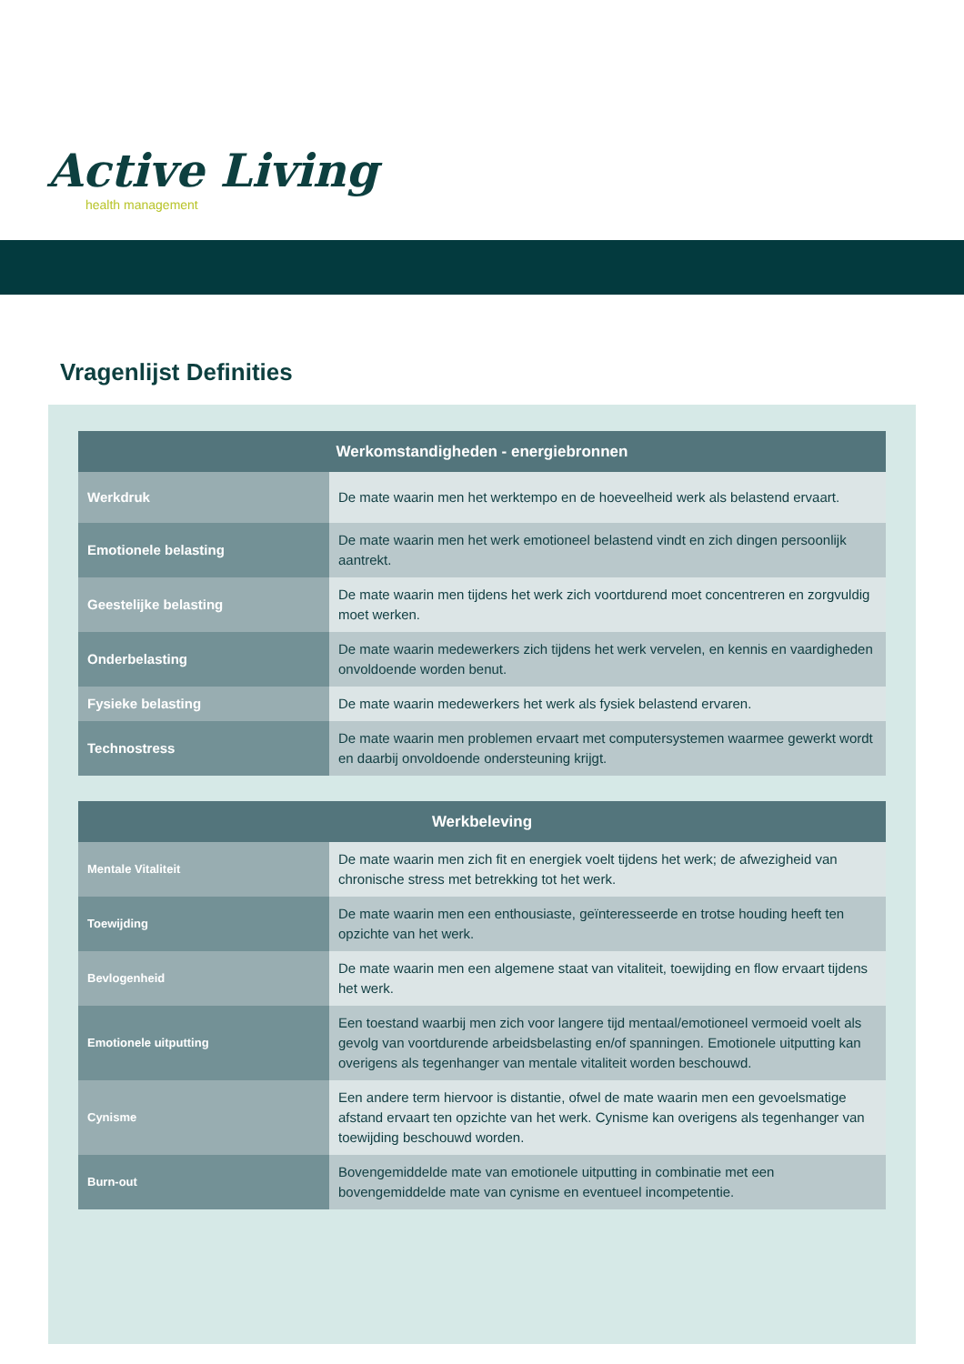Active Living
health management
Vragenlijst Definities
| Werkomstandigheden - energiebronnen | |
| --- | --- |
| Werkdruk | De mate waarin men het werktempo en de hoeveelheid werk als belastend ervaart. |
| Emotionele belasting | De mate waarin men het werk emotioneel belastend vindt en zich dingen persoonlijk aantrekt. |
| Geestelijke belasting | De mate waarin men tijdens het werk zich voortdurend moet concentreren en zorgvuldig moet werken. |
| Onderbelasting | De mate waarin medewerkers zich tijdens het werk vervelen, en kennis en vaardigheden onvoldoende worden benut. |
| Fysieke belasting | De mate waarin medewerkers het werk als fysiek belastend ervaren. |
| Technostress | De mate waarin men problemen ervaart met computersystemen waarmee gewerkt wordt en daarbij onvoldoende ondersteuning krijgt. |
| Werkbeleving | |
| --- | --- |
| Mentale Vitaliteit | De mate waarin men zich fit en energiek voelt tijdens het werk; de afwezigheid van chronische stress met betrekking tot het werk. |
| Toewijding | De mate waarin men een enthousiaste, geïnteresseerde en trotse houding heeft ten opzichte van het werk. |
| Bevlogenheid | De mate waarin men een algemene staat van vitaliteit, toewijding en flow ervaart tijdens het werk. |
| Emotionele uitputting | Een toestand waarbij men zich voor langere tijd mentaal/emotioneel vermoeid voelt als gevolg van voortdurende arbeidsbelasting en/of spanningen. Emotionele uitputting kan overigens als tegenhanger van mentale vitaliteit worden beschouwd. |
| Cynisme | Een andere term hiervoor is distantie, ofwel de mate waarin men een gevoelsmatige afstand ervaart ten opzichte van het werk. Cynisme kan overigens als tegenhanger van toewijding beschouwd worden. |
| Burn-out | Bovengemiddelde mate van emotionele uitputting in combinatie met een bovengemiddelde mate van cynisme en eventueel incompetentie. |